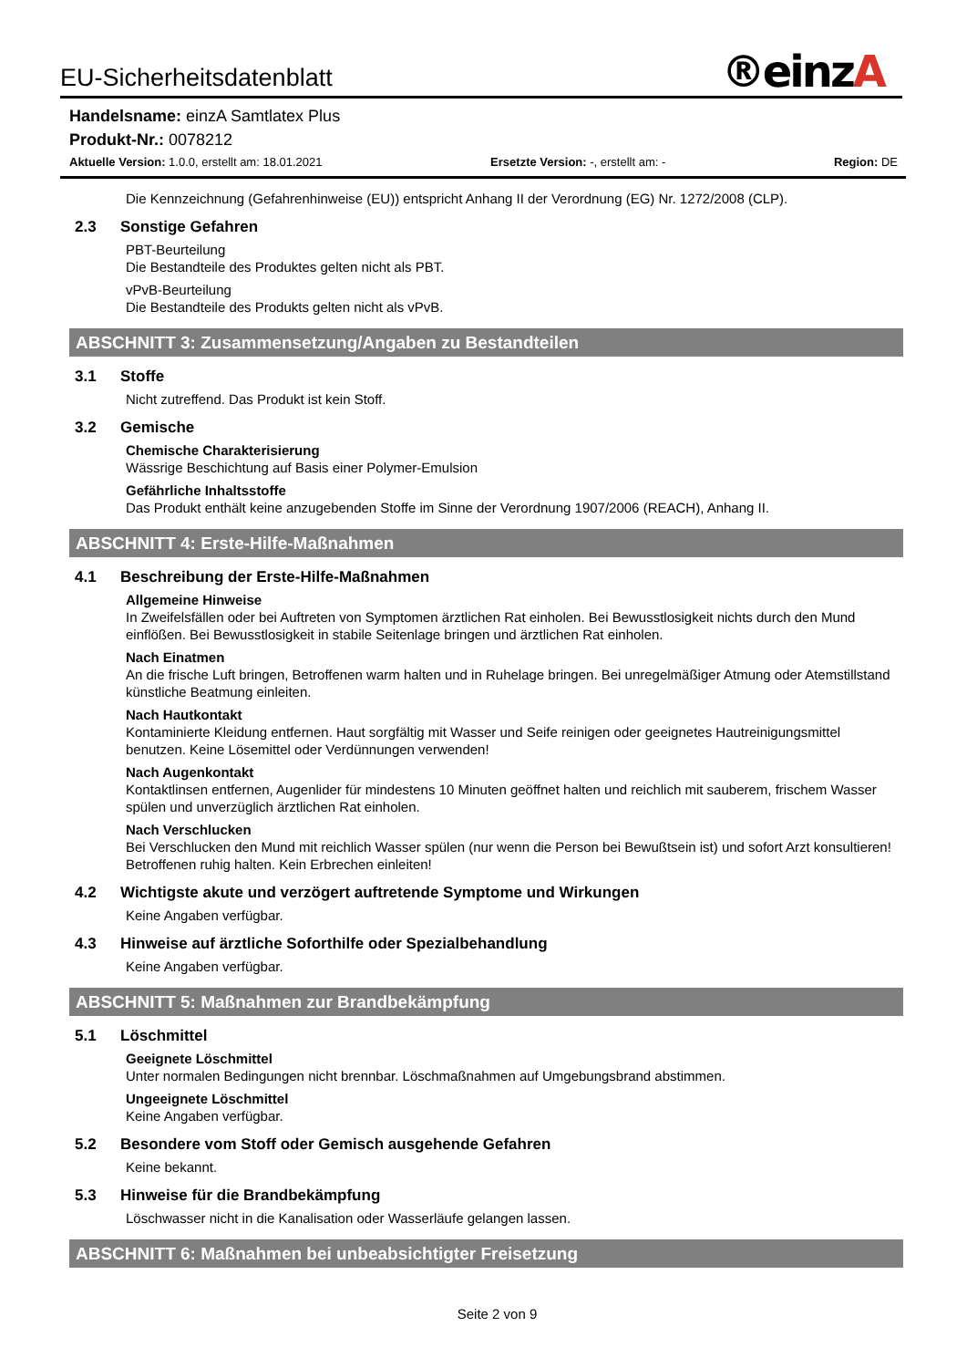EU-Sicherheitsdatenblatt
®einzA
Handelsname: einzA Samtlatex Plus
Produkt-Nr.: 0078212
Aktuelle Version: 1.0.0, erstellt am: 18.01.2021
Ersetzte Version: -, erstellt am: -
Region: DE
Die Kennzeichnung (Gefahrenhinweise (EU)) entspricht Anhang II der Verordnung (EG) Nr. 1272/2008 (CLP).
2.3 Sonstige Gefahren
PBT-Beurteilung
Die Bestandteile des Produktes gelten nicht als PBT.
vPvB-Beurteilung
Die Bestandteile des Produkts gelten nicht als vPvB.
ABSCHNITT 3: Zusammensetzung/Angaben zu Bestandteilen
3.1 Stoffe
Nicht zutreffend. Das Produkt ist kein Stoff.
3.2 Gemische
Chemische Charakterisierung
Wässrige Beschichtung auf Basis einer Polymer-Emulsion
Gefährliche Inhaltsstoffe
Das Produkt enthält keine anzugebenden Stoffe im Sinne der Verordnung 1907/2006 (REACH), Anhang II.
ABSCHNITT 4: Erste-Hilfe-Maßnahmen
4.1 Beschreibung der Erste-Hilfe-Maßnahmen
Allgemeine Hinweise
In Zweifelsfällen oder bei Auftreten von Symptomen ärztlichen Rat einholen. Bei Bewusstlosigkeit nichts durch den Mund einflößen. Bei Bewusstlosigkeit in stabile Seitenlage bringen und ärztlichen Rat einholen.
Nach Einatmen
An die frische Luft bringen, Betroffenen warm halten und in Ruhelage bringen. Bei unregelmäßiger Atmung oder Atemstillstand künstliche Beatmung einleiten.
Nach Hautkontakt
Kontaminierte Kleidung entfernen. Haut sorgfältig mit Wasser und Seife reinigen oder geeignetes Hautreinigungsmittel benutzen. Keine Lösemittel oder Verdünnungen verwenden!
Nach Augenkontakt
Kontaktlinsen entfernen, Augenlider für mindestens 10 Minuten geöffnet halten und reichlich mit sauberem, frischem Wasser spülen und unverzüglich ärztlichen Rat einholen.
Nach Verschlucken
Bei Verschlucken den Mund mit reichlich Wasser spülen (nur wenn die Person bei Bewußtsein ist) und sofort Arzt konsultieren! Betroffenen ruhig halten. Kein Erbrechen einleiten!
4.2 Wichtigste akute und verzögert auftretende Symptome und Wirkungen
Keine Angaben verfügbar.
4.3 Hinweise auf ärztliche Soforthilfe oder Spezialbehandlung
Keine Angaben verfügbar.
ABSCHNITT 5: Maßnahmen zur Brandbekämpfung
5.1 Löschmittel
Geeignete Löschmittel
Unter normalen Bedingungen nicht brennbar. Löschmaßnahmen auf Umgebungsbrand abstimmen.
Ungeeignete Löschmittel
Keine Angaben verfügbar.
5.2 Besondere vom Stoff oder Gemisch ausgehende Gefahren
Keine bekannt.
5.3 Hinweise für die Brandbekämpfung
Löschwasser nicht in die Kanalisation oder Wasserläufe gelangen lassen.
ABSCHNITT 6: Maßnahmen bei unbeabsichtigter Freisetzung
Seite 2 von 9